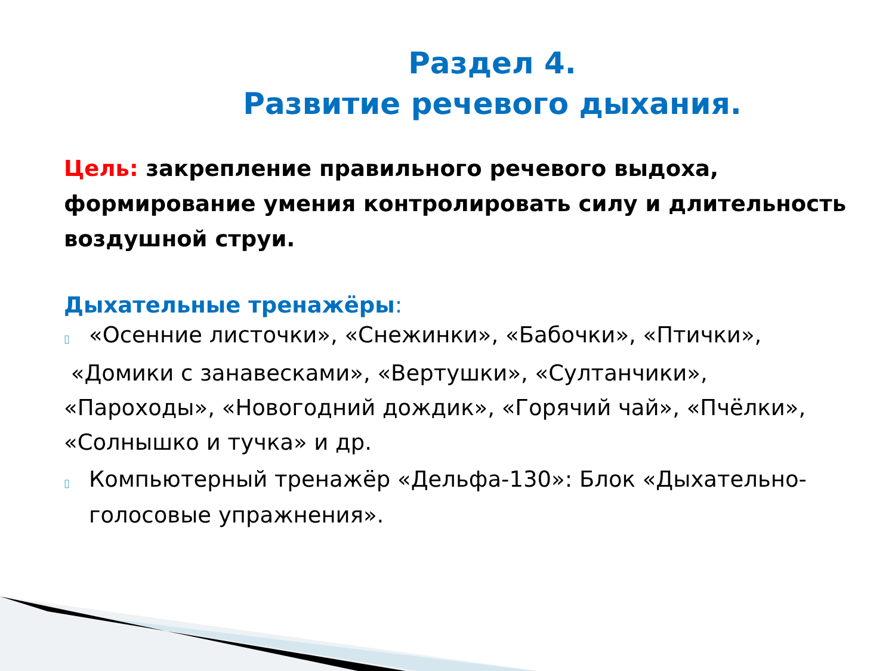Раздел 4.
Развитие речевого дыхания.
Цель: закрепление правильного речевого выдоха, формирование умения контролировать силу и длительность воздушной струи.
Дыхательные тренажёры:
▯ «Осенние листочки», «Снежинки», «Бабочки», «Птички»,
«Домики с занавесками», «Вертушки», «Султанчики»,
«Пароходы», «Новогодний дождик», «Горячий чай», «Пчёлки»,
«Солнышко и тучка» и др.
▯ Компьютерный тренажёр «Дельфа-130»: Блок «Дыхательно-
голосовые упражнения».